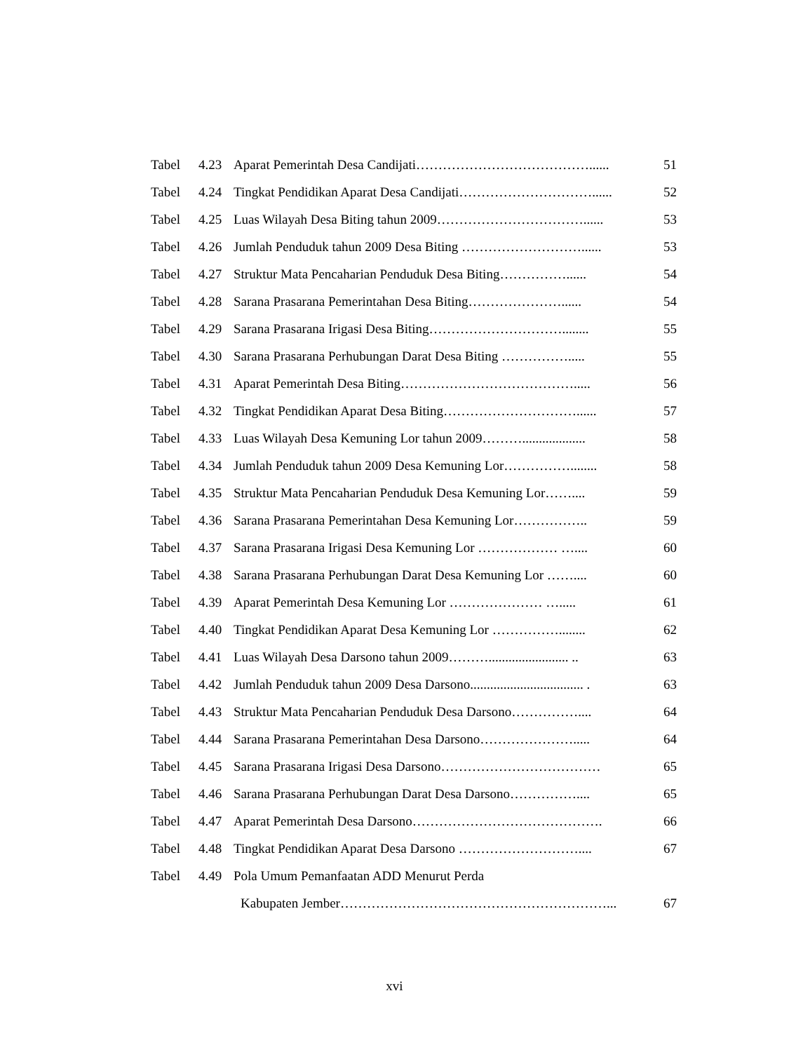Tabel 4.23 Aparat Pemerintah Desa Candijati…………………………………...... 51
Tabel 4.24 Tingkat Pendidikan Aparat Desa Candijati…………………………...... 52
Tabel 4.25 Luas Wilayah Desa Biting tahun 2009……………………………...... 53
Tabel 4.26 Jumlah Penduduk tahun 2009 Desa Biting ………………………...... 53
Tabel 4.27 Struktur Mata Pencaharian Penduduk Desa Biting……………...... 54
Tabel 4.28 Sarana Prasarana Pemerintahan Desa Biting…………………...... 54
Tabel 4.29 Sarana Prasarana Irigasi Desa Biting…………………………........ 55
Tabel 4.30 Sarana Prasarana Perhubungan Darat Desa Biting ……………..... 55
Tabel 4.31 Aparat Pemerintah Desa Biting…………………………………..... 56
Tabel 4.32 Tingkat Pendidikan Aparat Desa Biting…………………………...... 57
Tabel 4.33 Luas Wilayah Desa Kemuning Lor tahun 2009………................... 58
Tabel 4.34 Jumlah Penduduk tahun 2009 Desa Kemuning Lor……………........ 58
Tabel 4.35 Struktur Mata Pencaharian Penduduk Desa Kemuning Lor…….... 59
Tabel 4.36 Sarana Prasarana Pemerintahan Desa Kemuning Lor…………….. 59
Tabel 4.37 Sarana Prasarana Irigasi Desa Kemuning Lor ……………… ….... 60
Tabel 4.38 Sarana Prasarana Perhubungan Darat Desa Kemuning Lor …….... 60
Tabel 4.39 Aparat Pemerintah Desa Kemuning Lor ………………… …..... 61
Tabel 4.40 Tingkat Pendidikan Aparat Desa Kemuning Lor ……………........ 62
Tabel 4.41 Luas Wilayah Desa Darsono tahun 2009………........................ .. 63
Tabel 4.42 Jumlah Penduduk tahun 2009 Desa Darsono.................................. . 63
Tabel 4.43 Struktur Mata Pencaharian Penduduk Desa Darsono…………….... 64
Tabel 4.44 Sarana Prasarana Pemerintahan Desa Darsono…………………..... 64
Tabel 4.45 Sarana Prasarana Irigasi Desa Darsono……………………………… 65
Tabel 4.46 Sarana Prasarana Perhubungan Darat Desa Darsono…………….... 65
Tabel 4.47 Aparat Pemerintah Desa Darsono……………………………………. 66
Tabel 4.48 Tingkat Pendidikan Aparat Desa Darsono ……………………….... 67
Tabel 4.49 Pola Umum Pemanfaatan ADD Menurut Perda
Kabupaten Jember……………………………………………………... 67
xvi